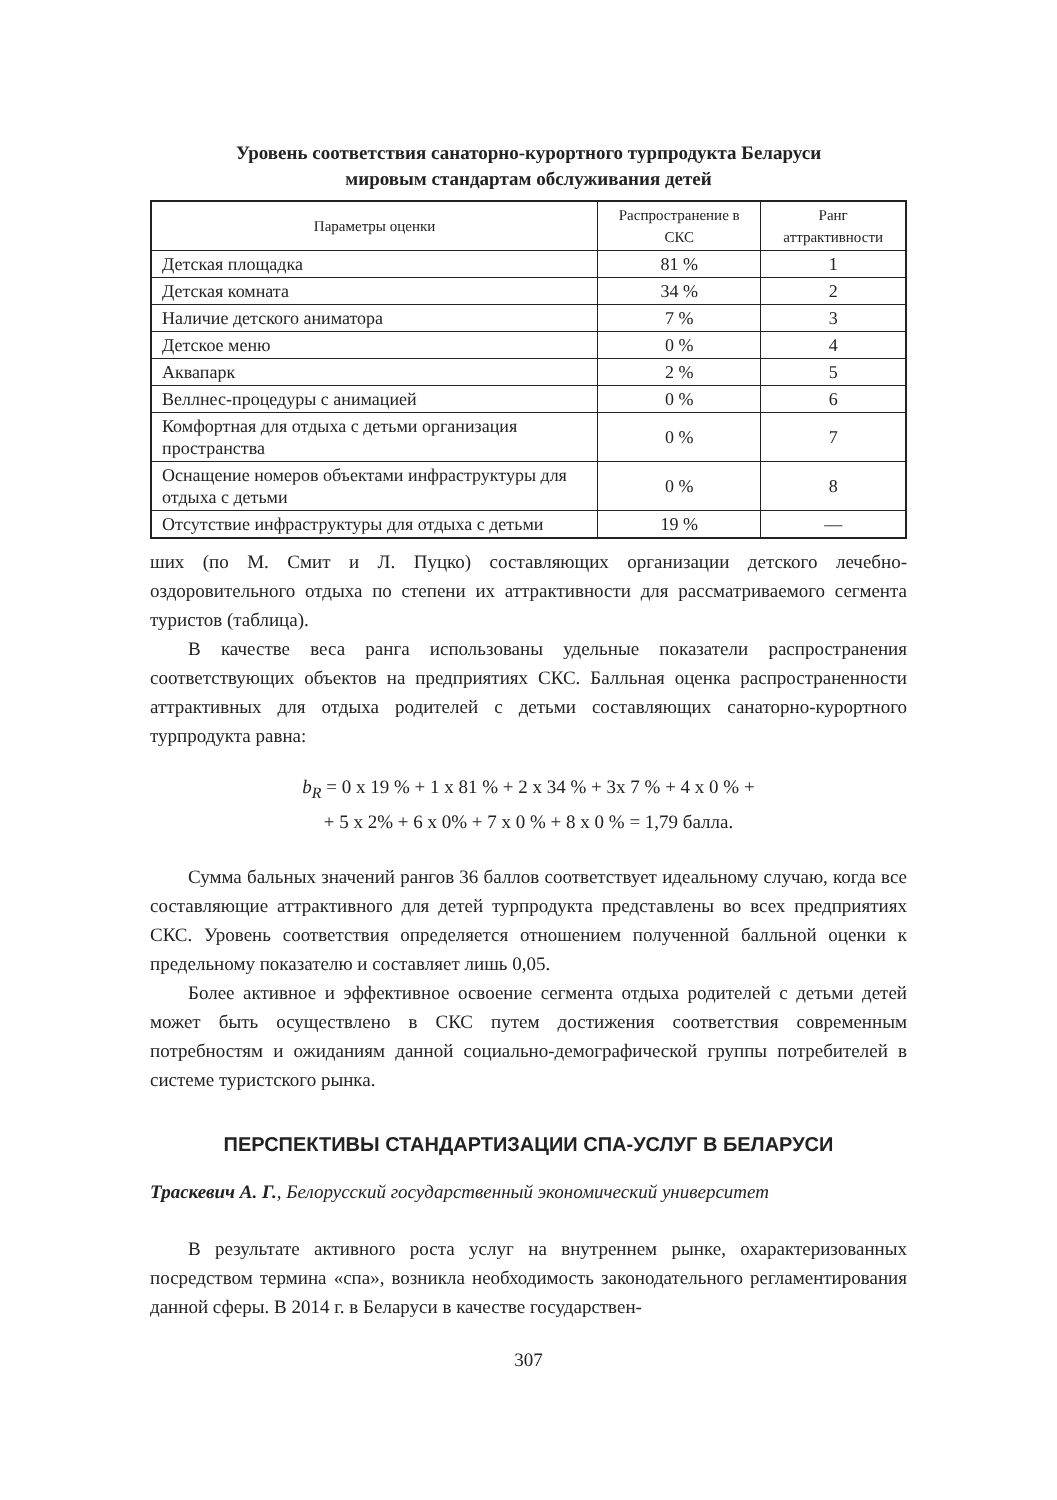Уровень соответствия санаторно-курортного турпродукта Беларуси
мировым стандартам обслуживания детей
| Параметры оценки | Распространение в СКС | Ранг аттрактивности |
| --- | --- | --- |
| Детская площадка | 81 % | 1 |
| Детская комната | 34 % | 2 |
| Наличие детского аниматора | 7 % | 3 |
| Детское меню | 0 % | 4 |
| Аквапарк | 2 % | 5 |
| Веллнес-процедуры с анимацией | 0 % | 6 |
| Комфортная для отдыха с детьми организация пространства | 0 % | 7 |
| Оснащение номеров объектами инфраструктуры для отдыха с детьми | 0 % | 8 |
| Отсутствие инфраструктуры для отдыха с детьми | 19 % | — |
ших (по М. Смит и Л. Пуцко) составляющих организации детского лечебно-оздоровительного отдыха по степени их аттрактивности для рассматриваемого сегмента туристов (таблица).
В качестве веса ранга использованы удельные показатели распространения соответствующих объектов на предприятиях СКС. Балльная оценка распространенности аттрактивных для отдыха родителей с детьми составляющих санаторно-курортного турпродукта равна:
b<sub>R</sub> = 0 х 19 % + 1 х 81 % + 2 х 34 % + 3х 7 % + 4 х 0 % +
+ 5 х 2% + 6 х 0% + 7 х 0 % + 8 х 0 % = 1,79 балла.
Сумма бальных значений рангов 36 баллов соответствует идеальному случаю, когда все составляющие аттрактивного для детей турпродукта представлены во всех предприятиях СКС. Уровень соответствия определяется отношением полученной балльной оценки к предельному показателю и составляет лишь 0,05.
Более активное и эффективное освоение сегмента отдыха родителей с детьми детей может быть осуществлено в СКС путем достижения соответствия современным потребностям и ожиданиям данной социально-демографической группы потребителей в системе туристского рынка.
ПЕРСПЕКТИВЫ СТАНДАРТИЗАЦИИ СПА-УСЛУГ В БЕЛАРУСИ
Траскевич А. Г., Белорусский государственный экономический университет
В результате активного роста услуг на внутреннем рынке, охарактеризованных посредством термина «спа», возникла необходимость законодательного регламентирования данной сферы. В 2014 г. в Беларуси в качестве государствен-
307